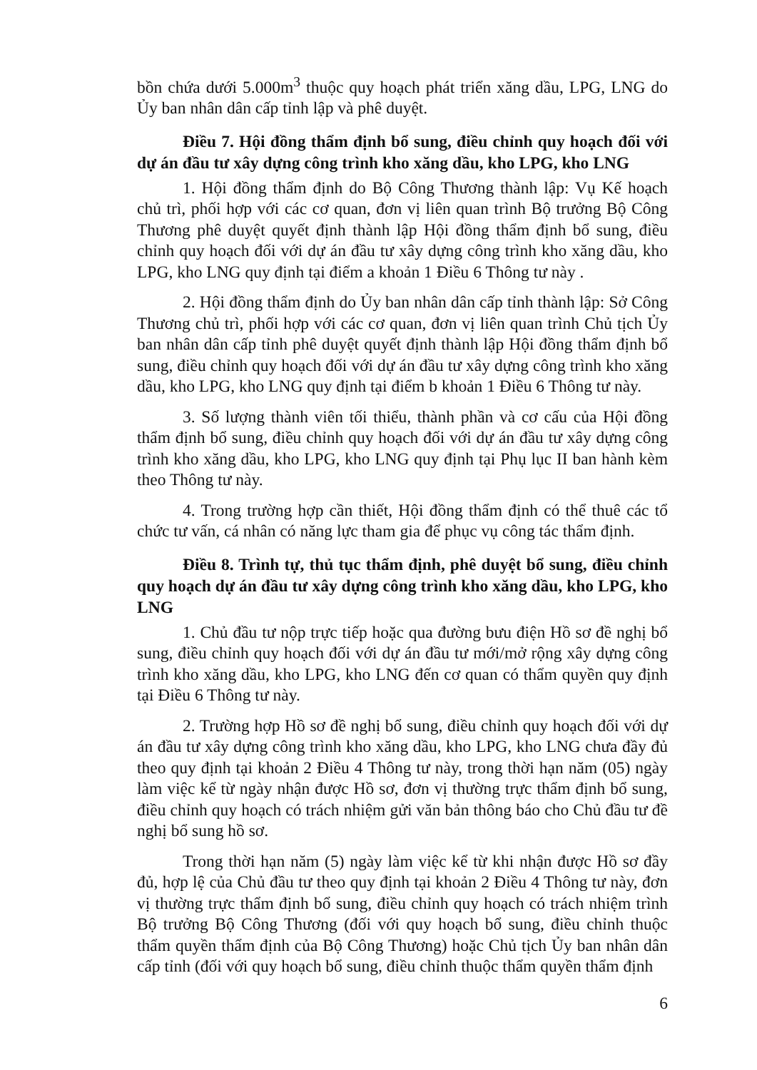bồn chứa dưới 5.000m<sup>3</sup> thuộc quy hoạch phát triển xăng dầu, LPG, LNG do Ủy ban nhân dân cấp tỉnh lập và phê duyệt.
Điều 7. Hội đồng thẩm định bổ sung, điều chỉnh quy hoạch đối với dự án đầu tư xây dựng công trình kho xăng dầu, kho LPG, kho LNG
1. Hội đồng thẩm định do Bộ Công Thương thành lập: Vụ Kế hoạch chủ trì, phối hợp với các cơ quan, đơn vị liên quan trình Bộ trưởng Bộ Công Thương phê duyệt quyết định thành lập Hội đồng thẩm định bổ sung, điều chỉnh quy hoạch đối với dự án đầu tư xây dựng công trình kho xăng dầu, kho LPG, kho LNG quy định tại điểm a khoản 1 Điều 6 Thông tư này .
2. Hội đồng thẩm định do Ủy ban nhân dân cấp tỉnh thành lập: Sở Công Thương chủ trì, phối hợp với các cơ quan, đơn vị liên quan trình Chủ tịch Ủy ban nhân dân cấp tỉnh phê duyệt quyết định thành lập Hội đồng thẩm định bổ sung, điều chỉnh quy hoạch đối với dự án đầu tư xây dựng công trình kho xăng dầu, kho LPG, kho LNG quy định tại điểm b khoản 1 Điều 6 Thông tư này.
3. Số lượng thành viên tối thiểu, thành phần và cơ cấu của Hội đồng thẩm định bổ sung, điều chỉnh quy hoạch đối với dự án đầu tư xây dựng công trình kho xăng dầu, kho LPG, kho LNG quy định tại Phụ lục II ban hành kèm theo Thông tư này.
4. Trong trường hợp cần thiết, Hội đồng thẩm định có thể thuê các tổ chức tư vấn, cá nhân có năng lực tham gia để phục vụ công tác thẩm định.
Điều 8. Trình tự, thủ tục thẩm định, phê duyệt bổ sung, điều chỉnh quy hoạch dự án đầu tư xây dựng công trình kho xăng dầu, kho LPG, kho LNG
1. Chủ đầu tư nộp trực tiếp hoặc qua đường bưu điện Hồ sơ đề nghị bổ sung, điều chỉnh quy hoạch đối với dự án đầu tư mới/mở rộng xây dựng công trình kho xăng dầu, kho LPG, kho LNG đến cơ quan có thẩm quyền quy định tại Điều 6 Thông tư này.
2. Trường hợp Hồ sơ đề nghị bổ sung, điều chỉnh quy hoạch đối với dự án đầu tư xây dựng công trình kho xăng dầu, kho LPG, kho LNG chưa đầy đủ theo quy định tại khoản 2 Điều 4 Thông tư này, trong thời hạn năm (05) ngày làm việc kể từ ngày nhận được Hồ sơ, đơn vị thường trực thẩm định bổ sung, điều chỉnh quy hoạch có trách nhiệm gửi văn bản thông báo cho Chủ đầu tư đề nghị bổ sung hồ sơ.
Trong thời hạn năm (5) ngày làm việc kể từ khi nhận được Hồ sơ đầy đủ, hợp lệ của Chủ đầu tư theo quy định tại khoản 2 Điều 4 Thông tư này, đơn vị thường trực thẩm định bổ sung, điều chỉnh quy hoạch có trách nhiệm trình Bộ trưởng Bộ Công Thương (đối với quy hoạch bổ sung, điều chỉnh thuộc thẩm quyền thẩm định của Bộ Công Thương) hoặc Chủ tịch Ủy ban nhân dân cấp tỉnh (đối với quy hoạch bổ sung, điều chỉnh thuộc thẩm quyền thẩm định
6